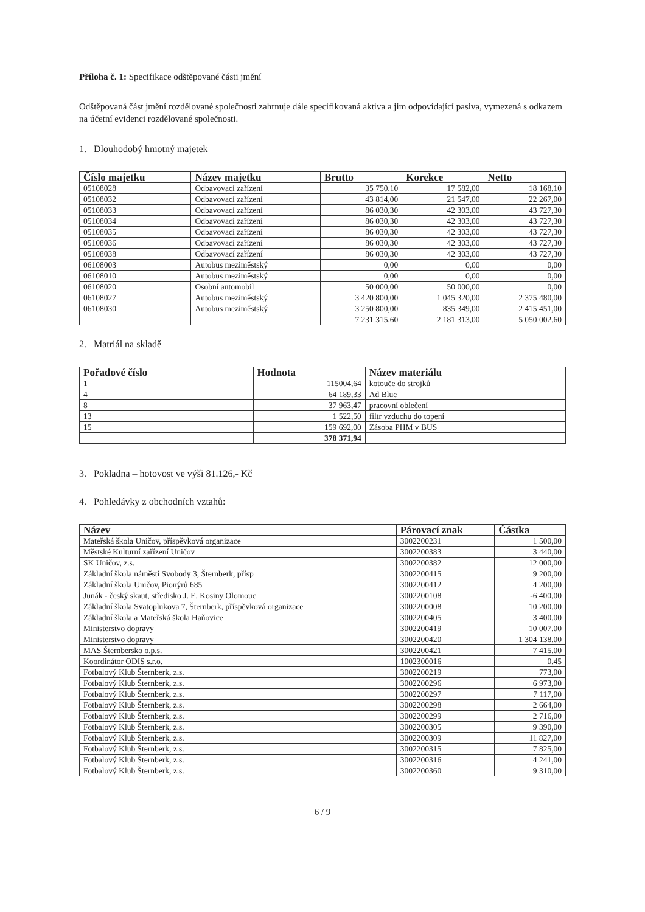Příloha č. 1: Specifikace odštěpované části jmění
Odštěpovaná část jmění rozdělované společnosti zahrnuje dále specifikovaná aktiva a jim odpovídající pasiva, vymezená s odkazem na účetní evidenci rozdělované společnosti.
1. Dlouhodobý hmotný majetek
| Číslo majetku | Název majetku | Brutto | Korekce | Netto |
| --- | --- | --- | --- | --- |
| 05108028 | Odbavovací zařízení | 35 750,10 | 17 582,00 | 18 168,10 |
| 05108032 | Odbavovací zařízení | 43 814,00 | 21 547,00 | 22 267,00 |
| 05108033 | Odbavovací zařízení | 86 030,30 | 42 303,00 | 43 727,30 |
| 05108034 | Odbavovací zařízení | 86 030,30 | 42 303,00 | 43 727,30 |
| 05108035 | Odbavovací zařízení | 86 030,30 | 42 303,00 | 43 727,30 |
| 05108036 | Odbavovací zařízení | 86 030,30 | 42 303,00 | 43 727,30 |
| 05108038 | Odbavovací zařízení | 86 030,30 | 42 303,00 | 43 727,30 |
| 06108003 | Autobus meziměstský | 0,00 | 0,00 | 0,00 |
| 06108010 | Autobus meziměstský | 0,00 | 0,00 | 0,00 |
| 06108020 | Osobní automobil | 50 000,00 | 50 000,00 | 0,00 |
| 06108027 | Autobus meziměstský | 3 420 800,00 | 1 045 320,00 | 2 375 480,00 |
| 06108030 | Autobus meziměstský | 3 250 800,00 | 835 349,00 | 2 415 451,00 |
| | | 7 231 315,60 | 2 181 313,00 | 5 050 002,60 |
2. Matriál na skladě
| Pořadové číslo | Hodnota | Název materiálu |
| --- | --- | --- |
| 1 | 115004,64 | kotouče do strojků |
| 4 | 64 189,33 | Ad Blue |
| 8 | 37 963,47 | pracovní oblečení |
| 13 | 1 522,50 | filtr vzduchu do topení |
| 15 | 159 692,00 | Zásoba PHM v BUS |
| | 378 371,94 | |
3. Pokladna – hotovost ve výši 81.126,- Kč
4. Pohledávky z obchodních vztahů:
| Název | Párovací znak | Částka |
| --- | --- | --- |
| Mateřská škola Uničov, příspěvková organizace | 3002200231 | 1 500,00 |
| Městské Kulturní zařízení Uničov | 3002200383 | 3 440,00 |
| SK Uničov, z.s. | 3002200382 | 12 000,00 |
| Základní škola náměstí Svobody 3, Šternberk, přísp | 3002200415 | 9 200,00 |
| Základní škola Uničov, Pionýrů 685 | 3002200412 | 4 200,00 |
| Junák - český skaut, středisko J. E. Kosiny Olomouc | 3002200108 | -6 400,00 |
| Základní škola Svatoplukova 7, Šternberk, příspěvková organizace | 3002200008 | 10 200,00 |
| Základní škola a Mateřská škola Haňovice | 3002200405 | 3 400,00 |
| Ministerstvo dopravy | 3002200419 | 10 007,00 |
| Ministerstvo dopravy | 3002200420 | 1 304 138,00 |
| MAS Šternbersko o.p.s. | 3002200421 | 7 415,00 |
| Koordinátor ODIS s.r.o. | 1002300016 | 0,45 |
| Fotbalový Klub Šternberk, z.s. | 3002200219 | 773,00 |
| Fotbalový Klub Šternberk, z.s. | 3002200296 | 6 973,00 |
| Fotbalový Klub Šternberk, z.s. | 3002200297 | 7 117,00 |
| Fotbalový Klub Šternberk, z.s. | 3002200298 | 2 664,00 |
| Fotbalový Klub Šternberk, z.s. | 3002200299 | 2 716,00 |
| Fotbalový Klub Šternberk, z.s. | 3002200305 | 9 390,00 |
| Fotbalový Klub Šternberk, z.s. | 3002200309 | 11 827,00 |
| Fotbalový Klub Šternberk, z.s. | 3002200315 | 7 825,00 |
| Fotbalový Klub Šternberk, z.s. | 3002200316 | 4 241,00 |
| Fotbalový Klub Šternberk, z.s. | 3002200360 | 9 310,00 |
6 / 9